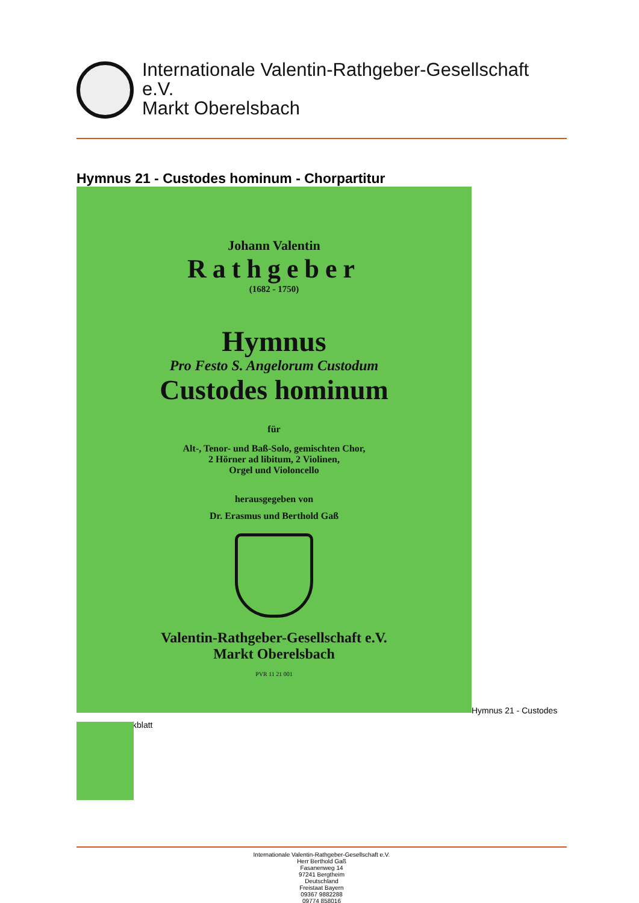Internationale Valentin-Rathgeber-Gesellschaft
e.V.
Markt Oberelsbach
Hymnus 21 - Custodes hominum - Chorpartitur
Johann Valentin
Rathgeber
(1682 - 1750)
Hymnus
Pro Festo S. Angelorum Custodum
Custodes hominum
für
Alt-, Tenor- und Baß-Solo, gemischten Chor,
2 Hörner ad libitum, 2 Violinen,
Orgel und Violoncello
herausgegeben von
Dr. Erasmus und Berthold Gaß
Valentin-Rathgeber-Gesellschaft e.V.
Markt Oberelsbach
PVR 11 21 001
Hymnus 21 - Custodes
kblatt
Internationale Valentin-Rathgeber-Gesellschaft e.V.
Herr Berthold Gaß
Fasanenweg 14
97241 Bergtheim
Deutschland
Freistaat Bayern
09367 9882288
09774 858016